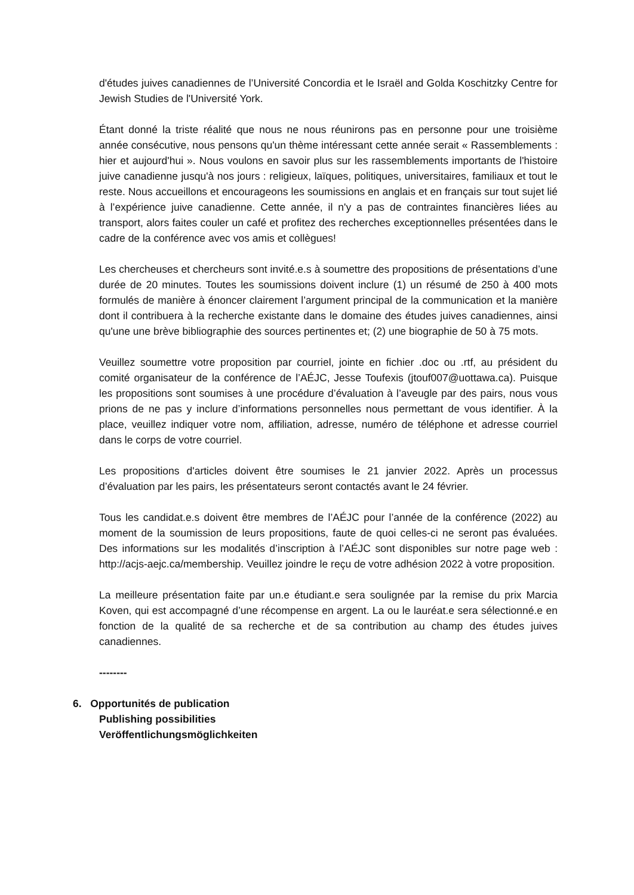d'études juives canadiennes de l’Université Concordia et le Israël and Golda Koschitzky Centre for Jewish Studies de l'Université York.
Étant donné la triste réalité que nous ne nous réunirons pas en personne pour une troisième année consécutive, nous pensons qu'un thème intéressant cette année serait « Rassemblements : hier et aujourd'hui ». Nous voulons en savoir plus sur les rassemblements importants de l'histoire juive canadienne jusqu'à nos jours : religieux, laïques, politiques, universitaires, familiaux et tout le reste. Nous accueillons et encourageons les soumissions en anglais et en français sur tout sujet lié à l’expérience juive canadienne. Cette année, il n'y a pas de contraintes financières liées au transport, alors faites couler un café et profitez des recherches exceptionnelles présentées dans le cadre de la conférence avec vos amis et collègues!
Les chercheuses et chercheurs sont invité.e.s à soumettre des propositions de présentations d’une durée de 20 minutes. Toutes les soumissions doivent inclure (1) un résumé de 250 à 400 mots formulés de manière à énoncer clairement l’argument principal de la communication et la manière dont il contribuera à la recherche existante dans le domaine des études juives canadiennes, ainsi qu'une une brève bibliographie des sources pertinentes et; (2) une biographie de 50 à 75 mots.
Veuillez soumettre votre proposition par courriel, jointe en fichier .doc ou .rtf, au président du comité organisateur de la conférence de l’AÉJC, Jesse Toufexis (jtouf007@uottawa.ca). Puisque les propositions sont soumises à une procédure d’évaluation à l’aveugle par des pairs, nous vous prions de ne pas y inclure d’informations personnelles nous permettant de vous identifier. À la place, veuillez indiquer votre nom, affiliation, adresse, numéro de téléphone et adresse courriel dans le corps de votre courriel.
Les propositions d'articles doivent être soumises le 21 janvier 2022. Après un processus d’évaluation par les pairs, les présentateurs seront contactés avant le 24 février.
Tous les candidat.e.s doivent être membres de l’AÉJC pour l’année de la conférence (2022) au moment de la soumission de leurs propositions, faute de quoi celles-ci ne seront pas évaluées. Des informations sur les modalités d’inscription à l’AÉJC sont disponibles sur notre page web : http://acjs-aejc.ca/membership. Veuillez joindre le reçu de votre adhésion 2022 à votre proposition.
La meilleure présentation faite par un.e étudiant.e sera soulignée par la remise du prix Marcia Koven, qui est accompagné d’une récompense en argent. La ou le lauréat.e sera sélectionné.e en fonction de la qualité de sa recherche et de sa contribution au champ des études juives canadiennes.
--------
6. Opportunités de publication
Publishing possibilities
Veröffentlichungsmöglichkeiten